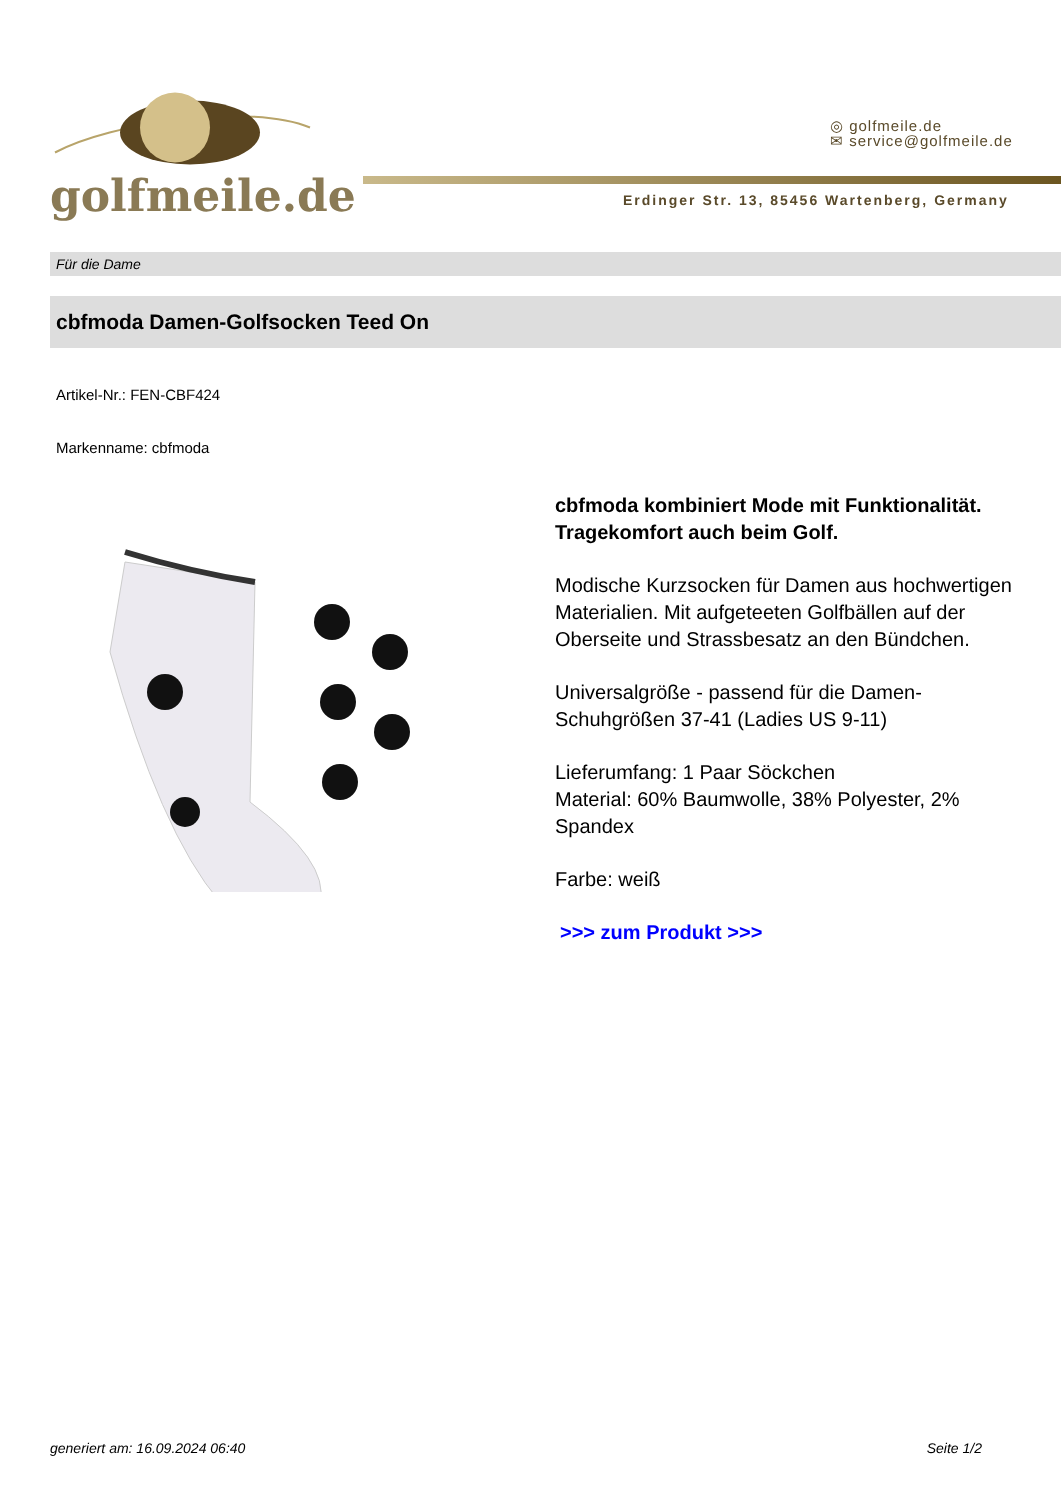golfmeile.de
◎ golfmeile.de
✉ service@golfmeile.de
Erdinger Str. 13, 85456 Wartenberg, Germany
Für die Dame
cbfmoda Damen-Golfsocken Teed On
Artikel-Nr.: FEN-CBF424
Markenname: cbfmoda
cbfmoda kombiniert Mode mit Funktionalität. Tragekomfort auch beim Golf.
Modische Kurzsocken für Damen aus hochwertigen Materialien. Mit aufgeteeten Golfbällen auf der Oberseite und Strassbesatz an den Bündchen.
Universalgröße - passend für die Damen-Schuhgrößen 37-41 (Ladies US 9-11)
Lieferumfang: 1 Paar Söckchen
Material: 60% Baumwolle, 38% Polyester, 2% Spandex
Farbe: weiß
>>> zum Produkt >>>
generiert am: 16.09.2024 06:40 Seite 1/2